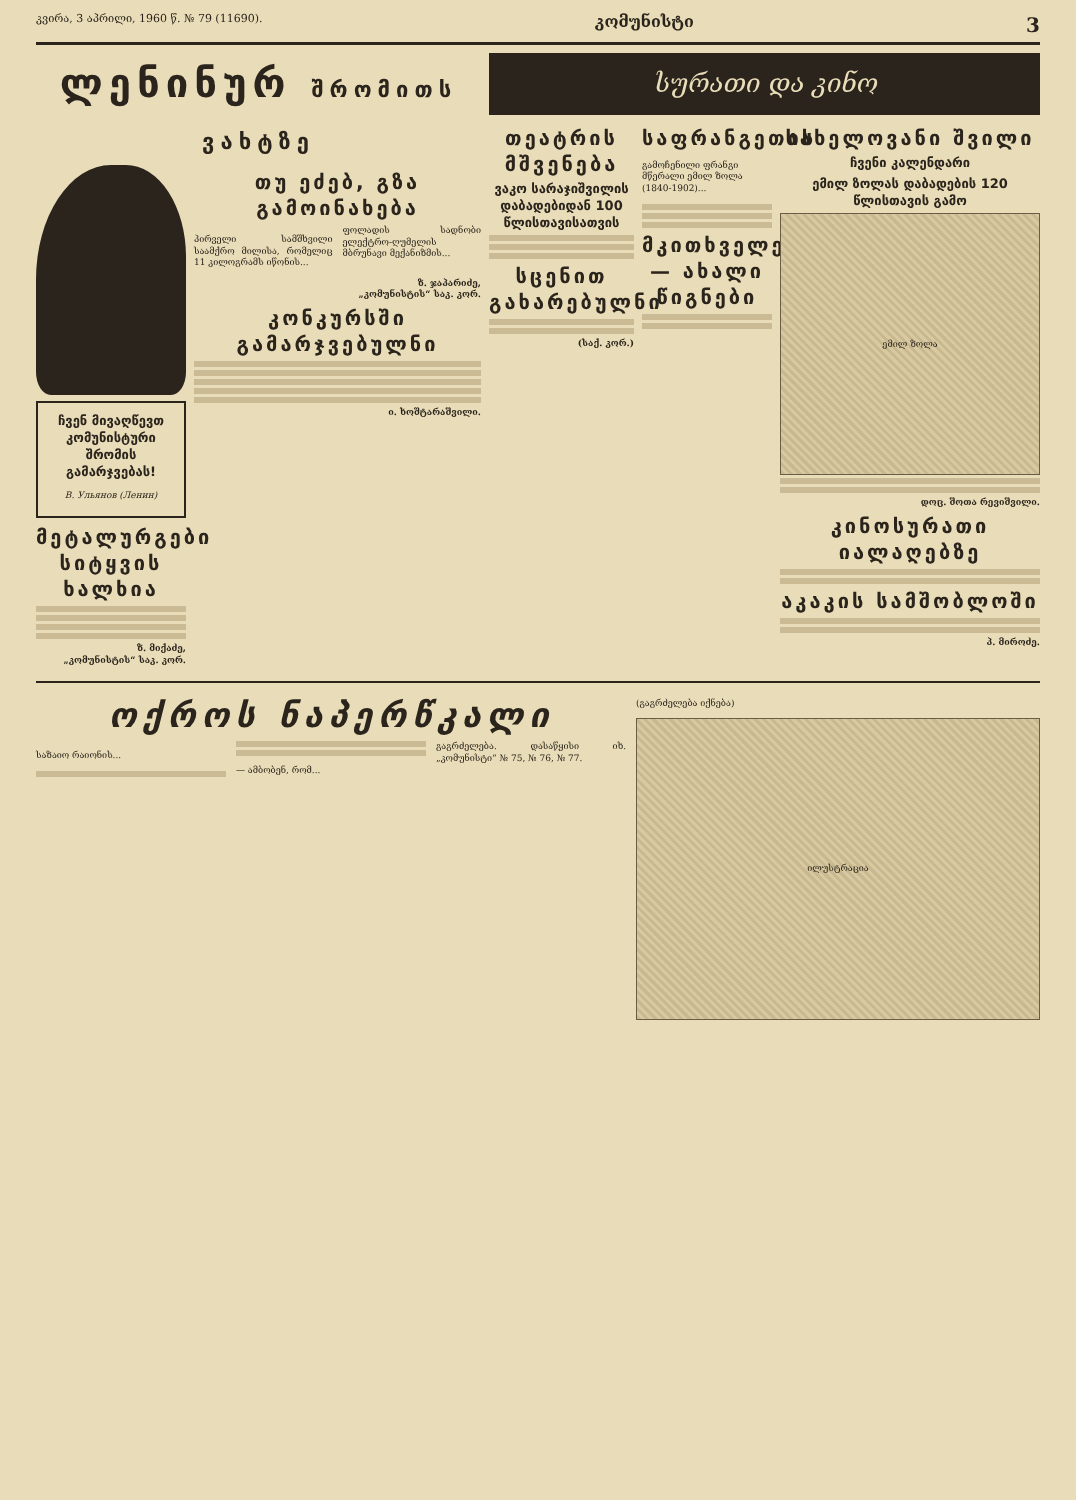კვირა, 3 აპრილი, 1960 წ. № 79 (11690). კომუნისტი 3
ლენინურ შრომითს ვახტზე
ჩვენ მივაღწევთ კომუნისტური შრომის გამარჯვებას!
В. Ульянов (Ленин)
მეტალურგები სიტყვის ხალხია
ზ. მიქაძე,
„კომუნისტის“ საკ. კორ.
თუ ეძებ, გზა გამოინახება
პირველი სამშხვილი საამქრო მილისა, რომელიც 11 კილოგრამს იწონის...
ფოლადის სადნობი ელექტრო-ღუმელის მბრუნავი მექანიზმის...
ზ. ჯაპარიძე,
„კომუნისტის“ საკ. კორ.
კონკურსში გამარჯვებულნი
ი. ხოშტარაშვილი.
სურათი და კინო
თეატრის მშვენება
ვაკო სარაჯიშვილის დაბადებიდან 100 წლისთავისათვის
სცენით გახარებულნი
(საქ. კორ.)
საფრანგეთის
გამოჩენილი ფრანგი მწერალი ემილ ზოლა (1840-1902)...
მკითხველებს— ახალი წიგნები
სახელოვანი შვილი
ჩვენი კალენდარი
ემილ ზოლას დაბადების 120 წლისთავის გამო
ემილ ზოლა
დოც. შოთა რევიშვილი.
კინოსურათი იალაღებზე
აკაკის სამშობლოში
პ. მიროძე.
ოქროს ნაპერწკალი
საზაიო რაიონის...
— ამბობენ, რომ...
გაგრძელება. დასაწყისი იხ. „კომუნისტი“ № 75, № 76, № 77.
(გაგრძელება იქნება)
ილუსტრაცია